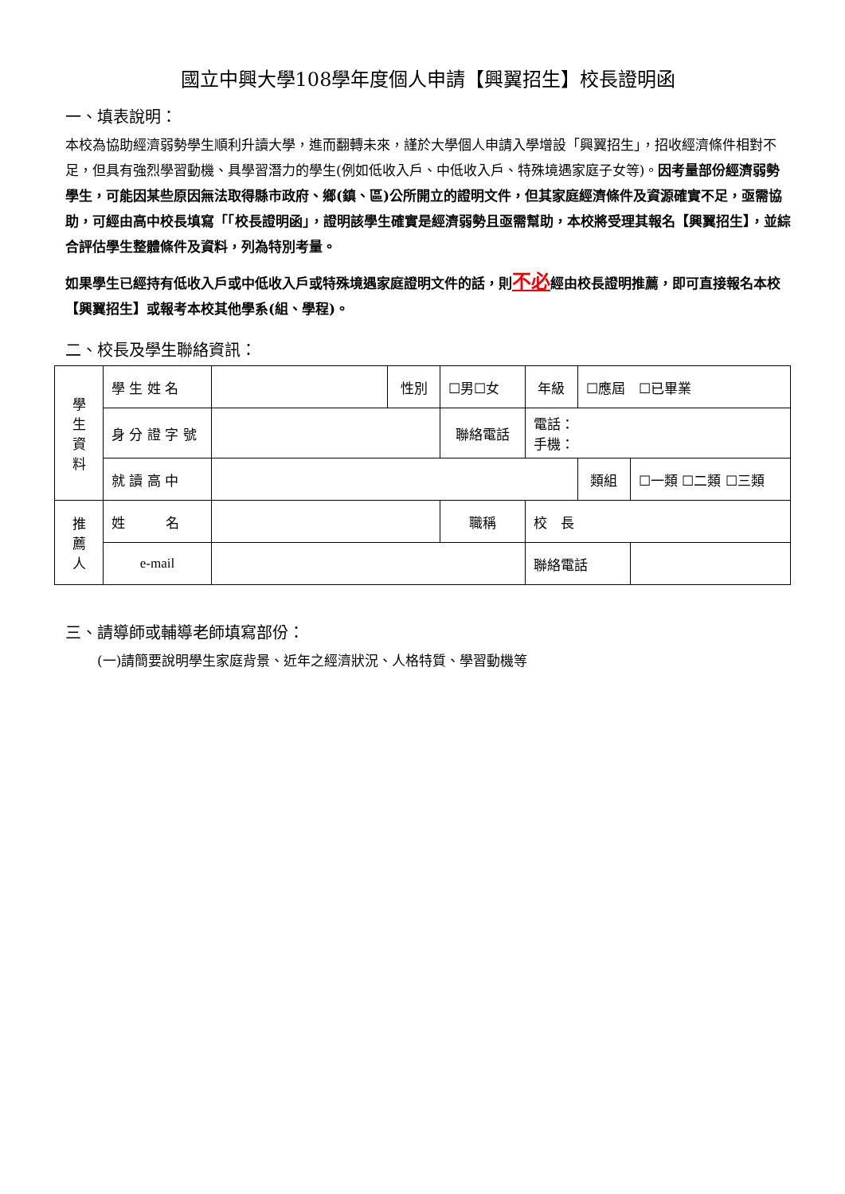國立中興大學108學年度個人申請【興翼招生】校長證明函
一、填表說明：
本校為協助經濟弱勢學生順利升讀大學，進而翻轉未來，謹於大學個人申請入學增設「興翼招生」，招收經濟條件相對不足，但具有強烈學習動機、具學習潛力的學生(例如低收入戶、中低收入戶、特殊境遇家庭子女等)。因考量部份經濟弱勢學生，可能因某些原因無法取得縣市政府、鄉(鎮、區)公所開立的證明文件，但其家庭經濟條件及資源確實不足，亟需協助，可經由高中校長填寫「「校長證明函」，證明該學生確實是經濟弱勢且亟需幫助，本校將受理其報名【興翼招生】，並綜合評估學生整體條件及資料，列為特別考量。
如果學生已經持有低收入戶或中低收入戶或特殊境遇家庭證明文件的話，則不必經由校長證明推薦，即可直接報名本校【興翼招生】或報考本校其他學系(組、學程)。
二、校長及學生聯絡資訊：
| 學 生 資 料 | 學 生 姓 名 | | 性別 | ☐男☐女 | | 年級 | ☐應屆 ☐已畢業 | |
| | 身 分 證 字 號 | | | 聯絡電話 | | 電話： 手機： | | |
| | 就 讀 高 中 | | | | | | 類組 | ☐一類 ☐二類 ☐三類 |
| 推 薦 人 | 姓 名 | | | | 職稱 | 校 長 | | |
| | e-mail | | | | | 聯絡電話 | | |
三、請導師或輔導老師填寫部份：
(一)請簡要說明學生家庭背景、近年之經濟狀況、人格特質、學習動機等